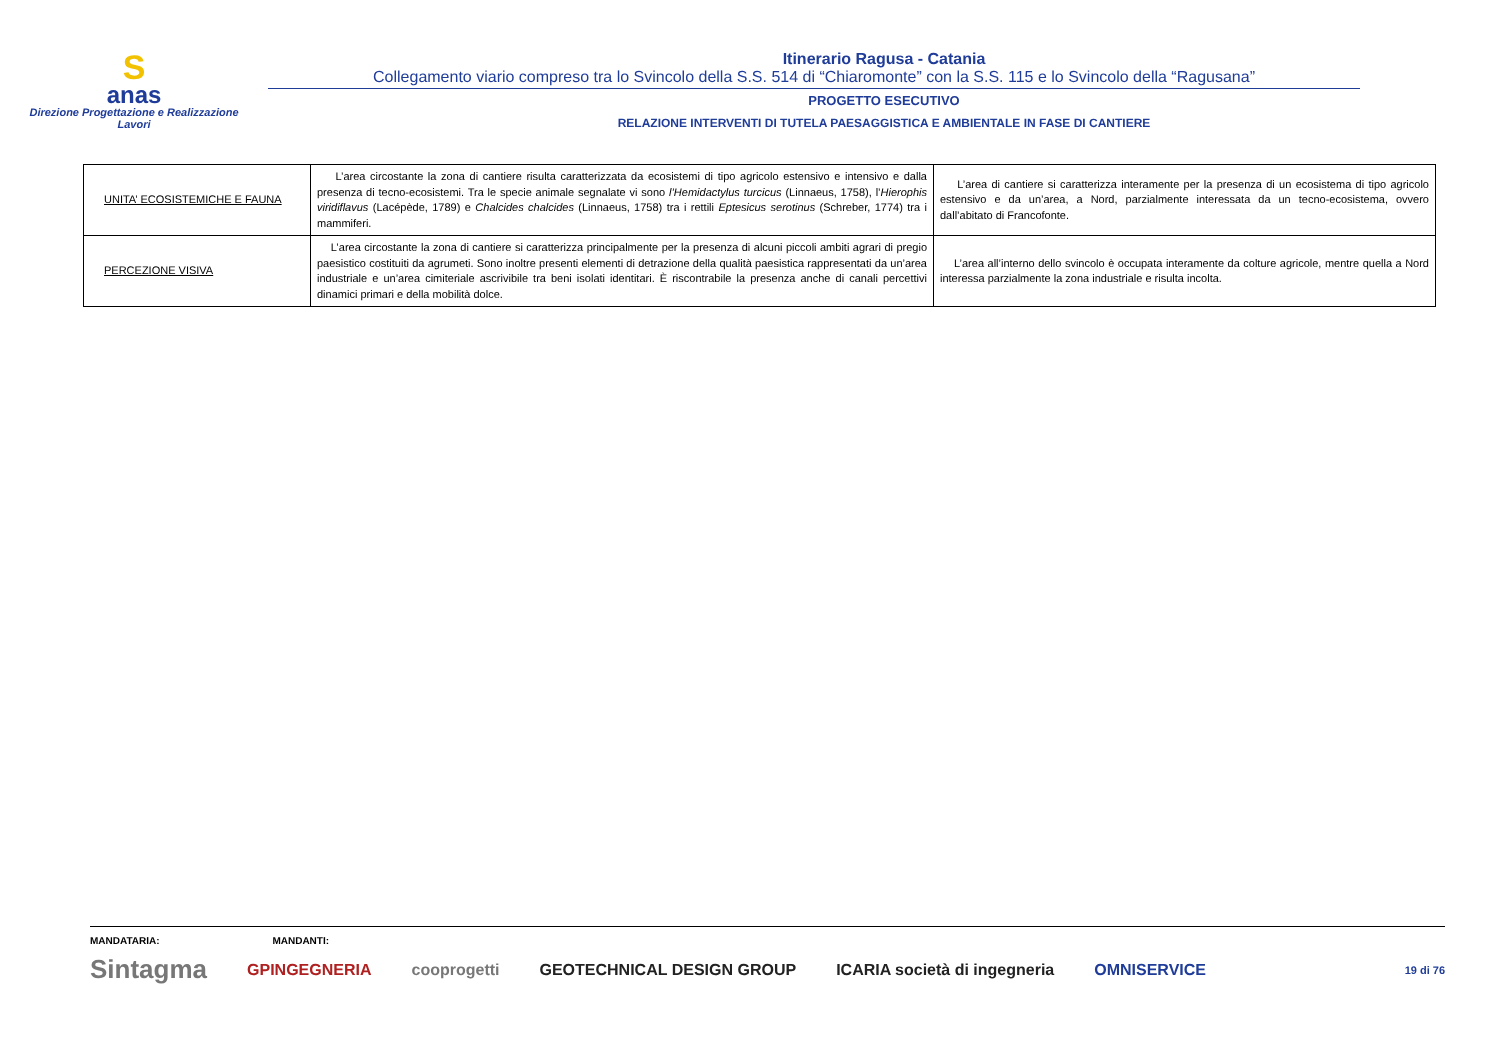S
anas
Direzione Progettazione e Realizzazione
Lavori
Itinerario Ragusa - Catania
Collegamento viario compreso tra lo Svincolo della S.S. 514 di “Chiaromonte” con la S.S. 115 e lo Svincolo della “Ragusana”
PROGETTO ESECUTIVO
RELAZIONE INTERVENTI DI TUTELA PAESAGGISTICA E AMBIENTALE IN FASE DI CANTIERE
| UNITA’ ECOSISTEMICHE E FAUNA | L’area circostante la zona di cantiere risulta caratterizzata da ecosistemi di tipo agricolo estensivo e intensivo e dalla presenza di tecno-ecosistemi. Tra le specie animale segnalate vi sono l’Hemidactylus turcicus (Linnaeus, 1758), l’ Hierophis viridiflavus (Lacépède, 1789) e Chalcides chalcides (Linnaeus, 1758) tra i rettili Eptesicus serotinus (Schreber, 1774) tra i mammiferi. | L’area di cantiere si caratterizza interamente per la presenza di un ecosistema di tipo agricolo estensivo e da un’area, a Nord, parzialmente interessata da un tecno-ecosistema, ovvero dall’abitato di Francofonte. |
| PERCEZIONE VISIVA | L’area circostante la zona di cantiere si caratterizza principalmente per la presenza di alcuni piccoli ambiti agrari di pregio paesistico costituiti da agrumeti. Sono inoltre presenti elementi di detrazione della qualità paesistica rappresentati da un’area industriale e un’area cimiteriale ascrivibile tra beni isolati identitari. È riscontrabile la presenza anche di canali percettivi dinamici primari e della mobilità dolce. | L’area all’interno dello svincolo è occupata interamente da colture agricole, mentre quella a Nord interessa parzialmente la zona industriale e risulta incolta. |
MANDATARIA: MANDANTI:
Sintagma GPINGEGNERIA cooprogetti GEOTECHNICAL DESIGN GROUP ICARIA società di ingegneria OMNISERVICE 19 di 76